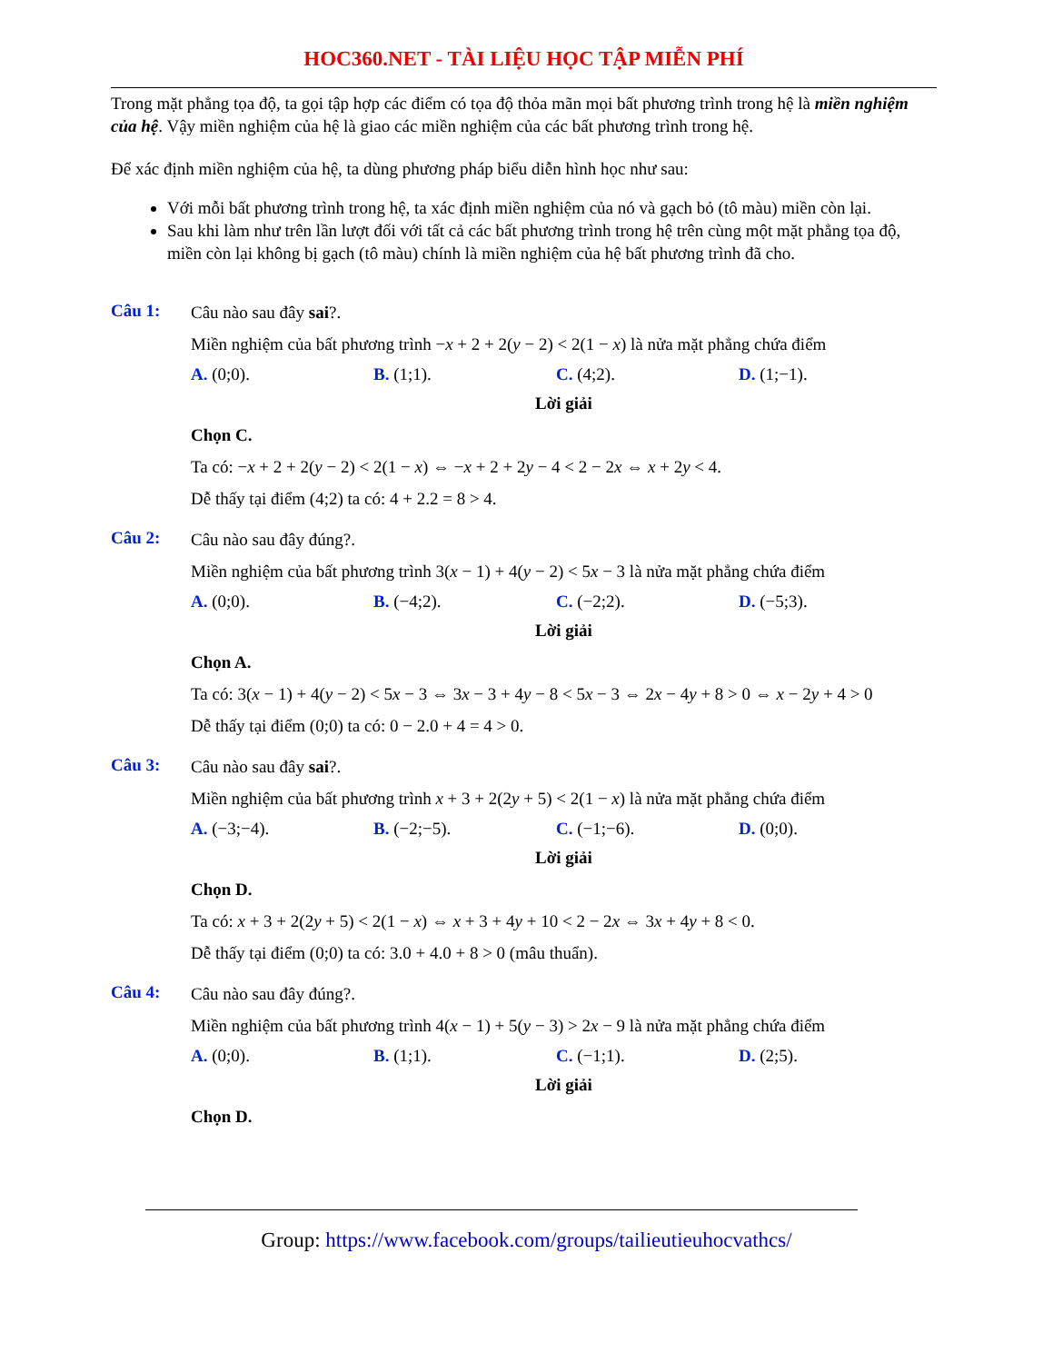HOC360.NET - TÀI LIỆU HỌC TẬP MIỄN PHÍ
Trong mặt phẳng tọa độ, ta gọi tập hợp các điểm có tọa độ thỏa mãn mọi bất phương trình trong hệ là miền nghiệm của hệ. Vậy miền nghiệm của hệ là giao các miền nghiệm của các bất phương trình trong hệ.
Để xác định miền nghiệm của hệ, ta dùng phương pháp biểu diễn hình học như sau:
Với mỗi bất phương trình trong hệ, ta xác định miền nghiệm của nó và gạch bỏ (tô màu) miền còn lại.
Sau khi làm như trên lần lượt đối với tất cả các bất phương trình trong hệ trên cùng một mặt phẳng tọa độ, miền còn lại không bị gạch (tô màu) chính là miền nghiệm của hệ bất phương trình đã cho.
Câu 1:
Câu nào sau đây sai?.
Miền nghiệm của bất phương trình −x + 2 + 2(y − 2) < 2(1 − x) là nửa mặt phẳng chứa điểm
A. (0;0). B. (1;1). C. (4;2). D. (1;−1).
Lời giải
Chọn C.
Ta có: −x + 2 + 2(y − 2) < 2(1 − x) ⇔ −x + 2 + 2y − 4 < 2 − 2x ⇔ x + 2y < 4.
Dễ thấy tại điểm (4;2) ta có: 4 + 2.2 = 8 > 4.
Câu 2:
Câu nào sau đây đúng?.
Miền nghiệm của bất phương trình 3(x − 1) + 4(y − 2) < 5x − 3 là nửa mặt phẳng chứa điểm
A. (0;0). B. (−4;2). C. (−2;2). D. (−5;3).
Lời giải
Chọn A.
Ta có: 3(x − 1) + 4(y − 2) < 5x − 3 ⇔ 3x − 3 + 4y − 8 < 5x − 3 ⇔ 2x − 4y + 8 > 0 ⇔ x − 2y + 4 > 0
Dễ thấy tại điểm (0;0) ta có: 0 − 2.0 + 4 = 4 > 0.
Câu 3:
Câu nào sau đây sai?.
Miền nghiệm của bất phương trình x + 3 + 2(2y + 5) < 2(1 − x) là nửa mặt phẳng chứa điểm
A. (−3;−4). B. (−2;−5). C. (−1;−6). D. (0;0).
Lời giải
Chọn D.
Ta có: x + 3 + 2(2y + 5) < 2(1 − x) ⇔ x + 3 + 4y + 10 < 2 − 2x ⇔ 3x + 4y + 8 < 0.
Dễ thấy tại điểm (0;0) ta có: 3.0 + 4.0 + 8 > 0 (mâu thuẩn).
Câu 4:
Câu nào sau đây đúng?.
Miền nghiệm của bất phương trình 4(x − 1) + 5(y − 3) > 2x − 9 là nửa mặt phẳng chứa điểm
A. (0;0). B. (1;1). C. (−1;1). D. (2;5).
Lời giải
Chọn D.
Group: https://www.facebook.com/groups/tailieutieuhocvathcs/